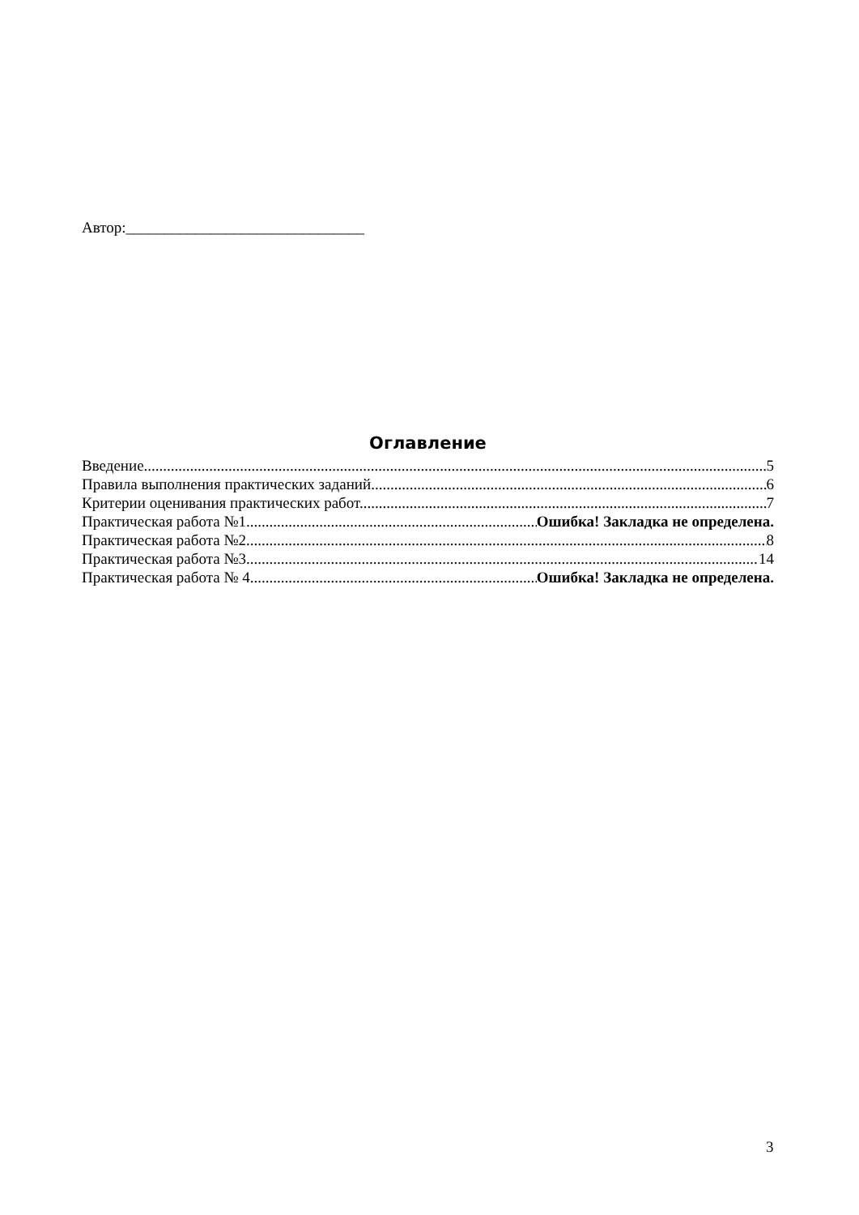Автор:_______________________________
Оглавление
Введение 5
Правила выполнения практических заданий 6
Критерии оценивания практических работ. 7
Практическая работа №1. Ошибка! Закладка не определена.
Практическая работа №2 8
Практическая работа №3 14
Практическая работа № 4 Ошибка! Закладка не определена.
3